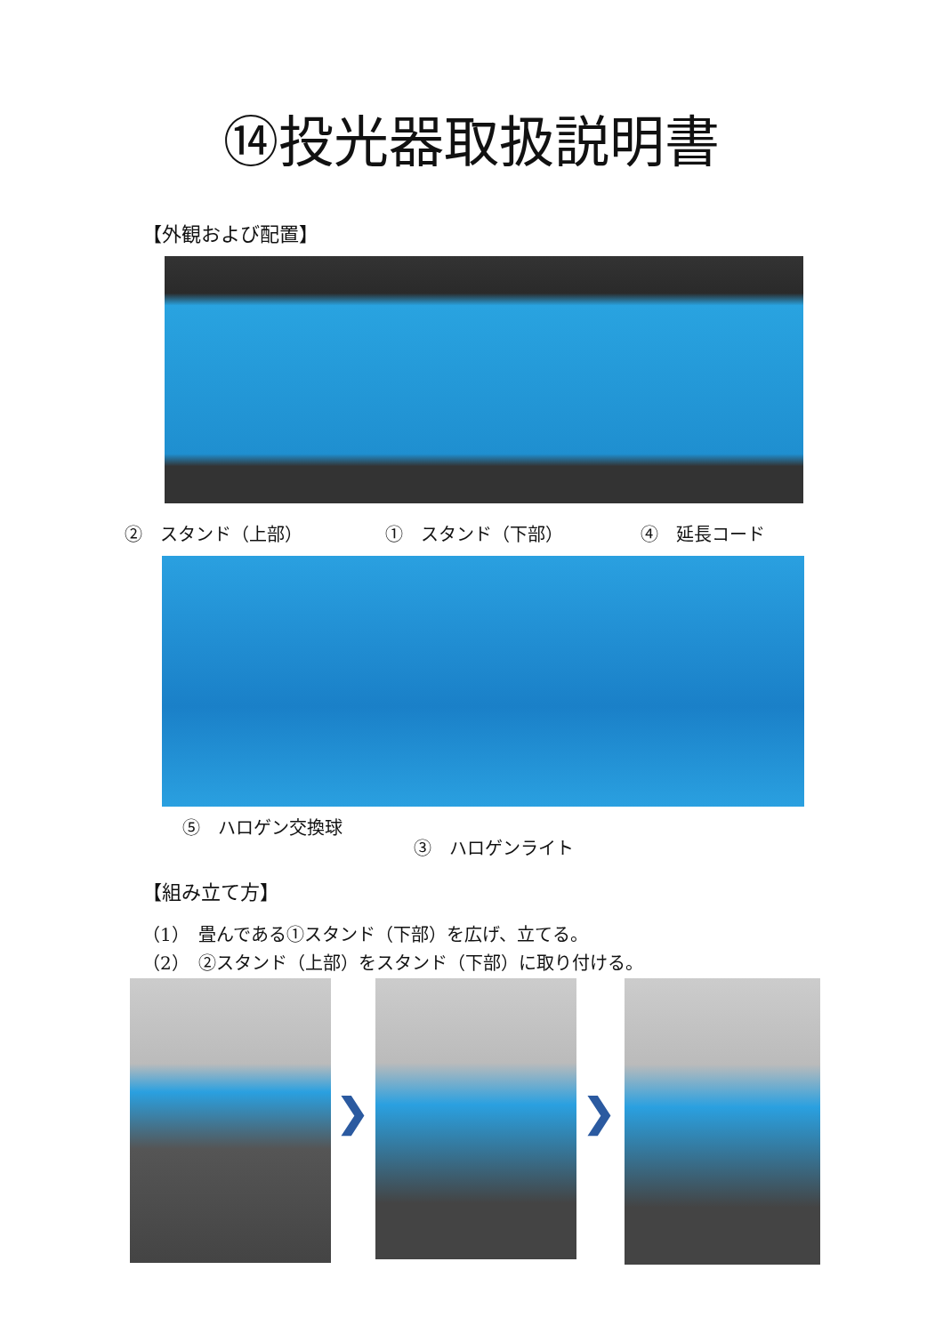⑭投光器取扱説明書
【外観および配置】
②　スタンド（上部） ①　スタンド（下部） ④　延長コード
⑤　ハロゲン交換球
③　ハロゲンライト
【組み立て方】
（1）　畳んである①スタンド（下部）を広げ、立てる。
（2）　②スタンド（上部）をスタンド（下部）に取り付ける。
❯ ❯